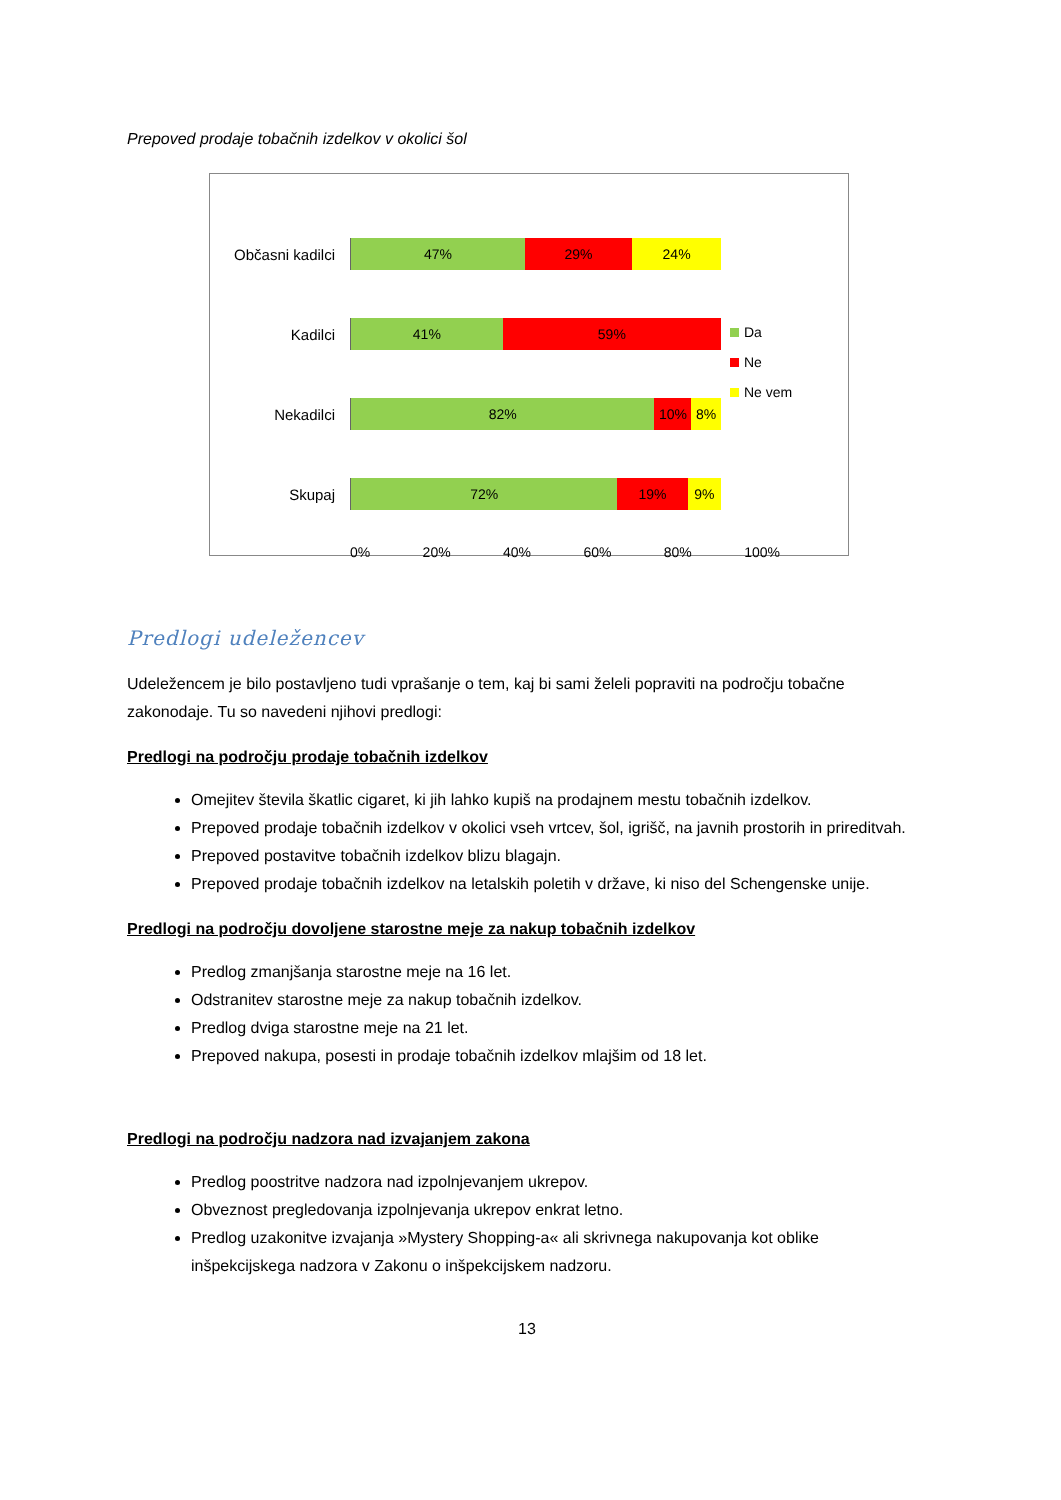Prepoved prodaje tobačnih izdelkov v okolici šol
Občasni kadilci
47% 29% 24%
Kadilci
41% 59%
Nekadilci
82% 10% 8%
Skupaj
72% 19% 9%
0% 20% 40% 60% 80% 100%
Da
Ne
Ne vem
Predlogi udeležencev
Udeležencem je bilo postavljeno tudi vprašanje o tem, kaj bi sami želeli popraviti na področju tobačne zakonodaje. Tu so navedeni njihovi predlogi:
Predlogi na področju prodaje tobačnih izdelkov
Omejitev števila škatlic cigaret, ki jih lahko kupiš na prodajnem mestu tobačnih izdelkov.
Prepoved prodaje tobačnih izdelkov v okolici vseh vrtcev, šol, igrišč, na javnih prostorih in prireditvah.
Prepoved postavitve tobačnih izdelkov blizu blagajn.
Prepoved prodaje tobačnih izdelkov na letalskih poletih v države, ki niso del Schengenske unije.
Predlogi na področju dovoljene starostne meje za nakup tobačnih izdelkov
Predlog zmanjšanja starostne meje na 16 let.
Odstranitev starostne meje za nakup tobačnih izdelkov.
Predlog dviga starostne meje na 21 let.
Prepoved nakupa, posesti in prodaje tobačnih izdelkov mlajšim od 18 let.
Predlogi na področju nadzora nad izvajanjem zakona
Predlog poostritve nadzora nad izpolnjevanjem ukrepov.
Obveznost pregledovanja izpolnjevanja ukrepov enkrat letno.
Predlog uzakonitve izvajanja »Mystery Shopping-a« ali skrivnega nakupovanja kot oblike inšpekcijskega nadzora v Zakonu o inšpekcijskem nadzoru.
13